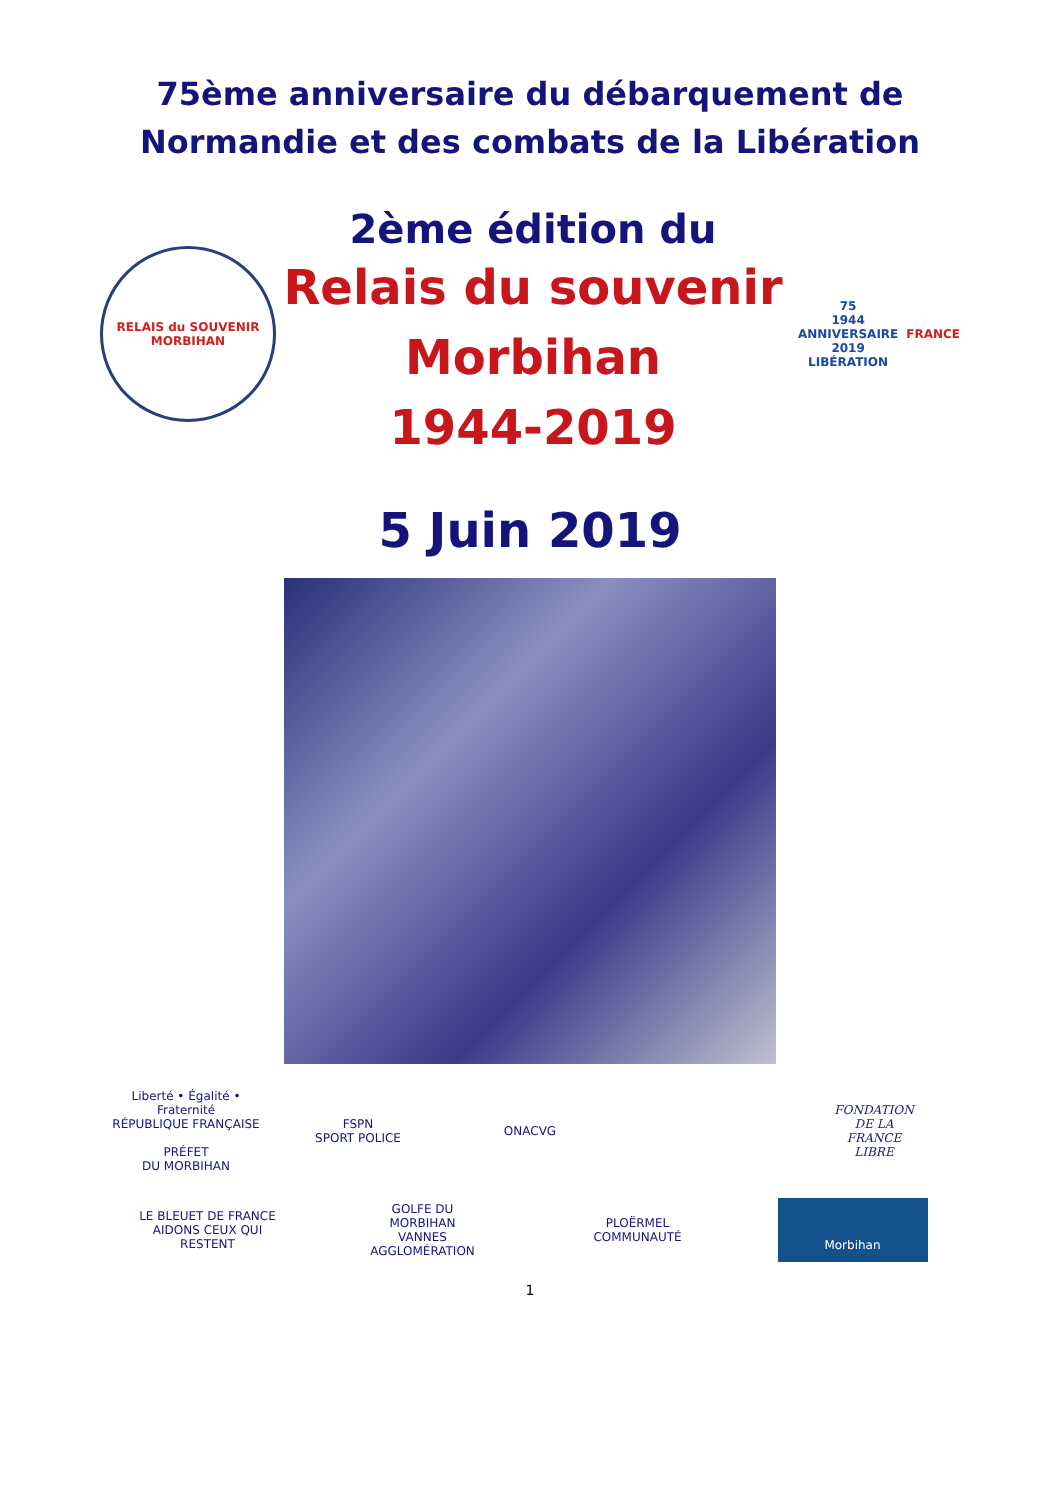75ème anniversaire du débarquement de
Normandie et des combats de la Libération
RELAIS du SOUVENIR
MORBIHAN
2ème édition du
Relais du souvenir
Morbihan
1944-2019
75
1944 ANNIVERSAIRE 2019
LIBÉRATION
FRANCE
5 Juin 2019
Liberté • Égalité • Fraternité
RÉPUBLIQUE FRANÇAISE
PRÉFET
DU MORBIHAN
FSPN
SPORT POLICE
ONACVG
FONDATION
DE LA
FRANCE
LIBRE
LE BLEUET DE FRANCE
AIDONS CEUX QUI RESTENT
GOLFE DU
MORBIHAN
VANNES AGGLOMÉRATION
PLOËRMEL
COMMUNAUTÉ
Morbihan
1